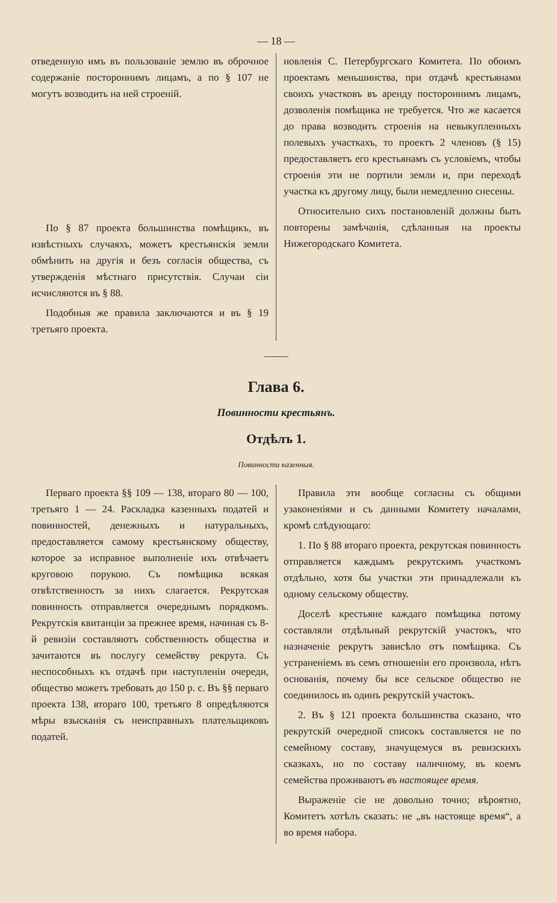— 18 —
отведенную имъ въ пользованіе землю въ оброчное содержаніе постороннимъ лицамъ, а по § 107 не могутъ возводить на ней строеній.
По § 87 проекта большинства помѣщикъ, въ извѣстныхъ случаяхъ, можетъ крестьянскія земли обмѣнить на другія и безъ согласія общества, съ утвержденія мѣстнаго присутствія. Случаи сіи исчисляются въ § 88.
Подобныя же правила заключаются и въ § 19 третьяго проекта.
новленія С. Петербургскаго Комитета. По обоимъ проектамъ меньшинства, при отдачѣ крестьянами своихъ участковъ въ аренду постороннимъ лицамъ, дозволенія помѣщика не требуется. Что же касается до права возводить строенія на невыкупленныхъ полевыхъ участкахъ, то проектъ 2 членовъ (§ 15) предоставляетъ его крестьянамъ съ условіемъ, чтобы строенія эти не портили земли и, при переходѣ участка къ другому лицу, были немедленно снесены.
Относительно сихъ постановленій должны быть повторены замѣчанія, сдѣланныя на проекты Нижегородскаго Комитета.
Глава 6.
Повинности крестьянъ.
Отдѣлъ 1.
Повинности казенныя.
Перваго проекта §§ 109 — 138, втораго 80 — 100, третьяго 1 — 24. Раскладка казенныхъ податей и повинностей, денежныхъ и натуральныхъ, предоставляется самому крестьянскому обществу, которое за исправное выполненіе ихъ отвѣчаетъ круговою порукою. Съ помѣщика всякая отвѣтственность за нихъ слагается. Рекрутская повинность отправляется очереднымъ порядкомъ. Рекрутскія квитанціи за прежнее время, начиная съ 8-й ревизіи составляютъ собственность общества и зачитаются въ послугу семейству рекрута. Съ неспособныхъ къ отдачѣ при наступленіи очереди, общество можетъ требовать до 150 р. с. Въ §§ перваго проекта 138, втораго 100, третьяго 8 опредѣляются мѣры взысканія съ неисправныхъ плательщиковъ податей.
Правила эти вообще согласны съ общими узаконеніями и съ данными Комитету началами, кромѣ слѣдующаго:
1. По § 88 втораго проекта, рекрутская повинность отправляется каждымъ рекрутскимъ участкомъ отдѣльно, хотя бы участки эти принадлежали къ одному сельскому обществу.
Доселѣ крестьяне каждаго помѣщика потому составляли отдѣльный рекрутскій участокъ, что назначеніе рекрутъ зависѣло отъ помѣщика. Съ устраненіемъ въ семъ отношеніи его произвола, нѣтъ основанія, почему бы все сельское общество не соединилось въ одинъ рекрутскій участокъ.
2. Въ § 121 проекта большинства сказано, что рекрутскій очередной списокъ составляется не по семейному составу, значущемуся въ ревизскихъ сказкахъ, но по составу наличному, въ коемъ семейства проживаютъ въ настоящее время.
Выраженіе сіе не довольно точно; вѣроятно, Комитетъ хотѣлъ сказать: не „въ настояще время“, а во время набора.